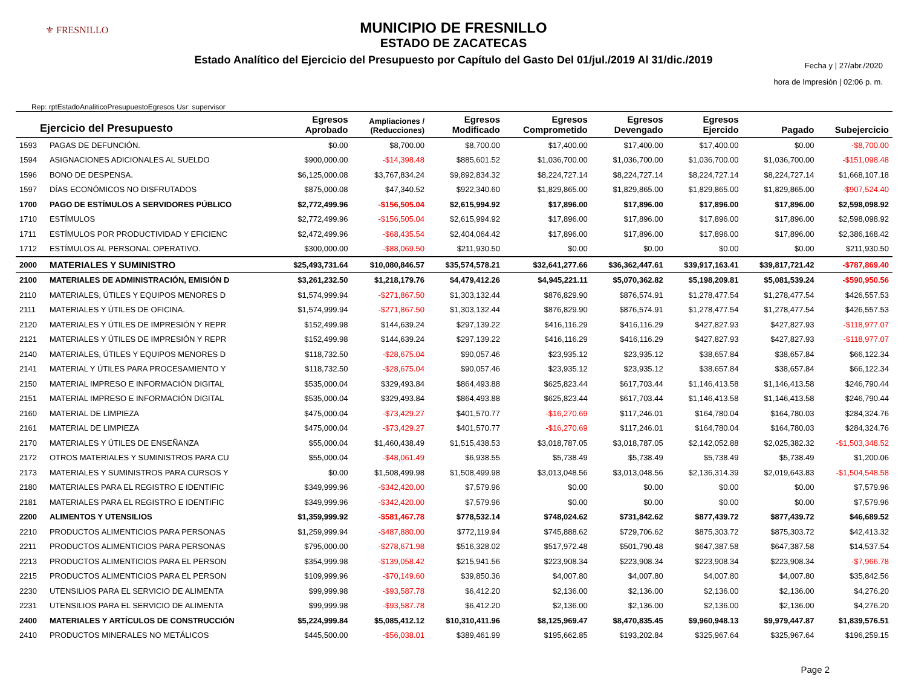⚜ FRESNILLO
MUNICIPIO DE FRESNILLO
ESTADO DE ZACATECAS
Estado Analítico del Ejercicio del Presupuesto por Capítulo del Gasto Del 01/jul./2019 Al 31/dic./2019
Rep: rptEstadoAnaliticoPresupuestoEgresos Usr: supervisor
Fecha y | 27/abr./2020
hora de Impresión | 02:06 p. m.
| Ejercicio del Presupuesto | | Egresos Aprobado | Ampliaciones / (Reducciones) | Egresos Modificado | Egresos Comprometido | Egresos Devengado | Egresos Ejercido | Pagado | Subejercicio |
| --- | --- | --- | --- | --- | --- | --- | --- | --- | --- |
| 1593 | PAGAS DE DEFUNCIÓN. | $0.00 | $8,700.00 | $8,700.00 | $17,400.00 | $17,400.00 | $17,400.00 | $0.00 | -$8,700.00 |
| 1594 | ASIGNACIONES ADICIONALES AL SUELDO | $900,000.00 | -$14,398.48 | $885,601.52 | $1,036,700.00 | $1,036,700.00 | $1,036,700.00 | $1,036,700.00 | -$151,098.48 |
| 1596 | BONO DE DESPENSA. | $6,125,000.08 | $3,767,834.24 | $9,892,834.32 | $8,224,727.14 | $8,224,727.14 | $8,224,727.14 | $8,224,727.14 | $1,668,107.18 |
| 1597 | DÍAS ECONÓMICOS NO DISFRUTADOS | $875,000.08 | $47,340.52 | $922,340.60 | $1,829,865.00 | $1,829,865.00 | $1,829,865.00 | $1,829,865.00 | -$907,524.40 |
| 1700 | PAGO DE ESTÍMULOS A SERVIDORES PÚBLICO | $2,772,499.96 | -$156,505.04 | $2,615,994.92 | $17,896.00 | $17,896.00 | $17,896.00 | $17,896.00 | $2,598,098.92 |
| 1710 | ESTÍMULOS | $2,772,499.96 | -$156,505.04 | $2,615,994.92 | $17,896.00 | $17,896.00 | $17,896.00 | $17,896.00 | $2,598,098.92 |
| 1711 | ESTÍMULOS POR PRODUCTIVIDAD Y EFICIENC | $2,472,499.96 | -$68,435.54 | $2,404,064.42 | $17,896.00 | $17,896.00 | $17,896.00 | $17,896.00 | $2,386,168.42 |
| 1712 | ESTÍMULOS AL PERSONAL OPERATIVO. | $300,000.00 | -$88,069.50 | $211,930.50 | $0.00 | $0.00 | $0.00 | $0.00 | $211,930.50 |
| 2000 | MATERIALES Y SUMINISTRO | $25,493,731.64 | $10,080,846.57 | $35,574,578.21 | $32,641,277.66 | $36,362,447.61 | $39,917,163.41 | $39,817,721.42 | -$787,869.40 |
| 2100 | MATERIALES DE ADMINISTRACIÓN, EMISIÓN D | $3,261,232.50 | $1,218,179.76 | $4,479,412.26 | $4,945,221.11 | $5,070,362.82 | $5,198,209.81 | $5,081,539.24 | -$590,950.56 |
| 2110 | MATERIALES, ÚTILES Y EQUIPOS MENORES D | $1,574,999.94 | -$271,867.50 | $1,303,132.44 | $876,829.90 | $876,574.91 | $1,278,477.54 | $1,278,477.54 | $426,557.53 |
| 2111 | MATERIALES Y ÚTILES DE OFICINA. | $1,574,999.94 | -$271,867.50 | $1,303,132.44 | $876,829.90 | $876,574.91 | $1,278,477.54 | $1,278,477.54 | $426,557.53 |
| 2120 | MATERIALES Y ÚTILES DE IMPRESIÓN Y REPR | $152,499.98 | $144,639.24 | $297,139.22 | $416,116.29 | $416,116.29 | $427,827.93 | $427,827.93 | -$118,977.07 |
| 2121 | MATERIALES Y ÚTILES DE IMPRESIÓN Y REPR | $152,499.98 | $144,639.24 | $297,139.22 | $416,116.29 | $416,116.29 | $427,827.93 | $427,827.93 | -$118,977.07 |
| 2140 | MATERIALES, ÚTILES Y EQUIPOS MENORES D | $118,732.50 | -$28,675.04 | $90,057.46 | $23,935.12 | $23,935.12 | $38,657.84 | $38,657.84 | $66,122.34 |
| 2141 | MATERIAL Y ÚTILES PARA PROCESAMIENTO Y | $118,732.50 | -$28,675.04 | $90,057.46 | $23,935.12 | $23,935.12 | $38,657.84 | $38,657.84 | $66,122.34 |
| 2150 | MATERIAL IMPRESO E INFORMACIÓN DIGITAL | $535,000.04 | $329,493.84 | $864,493.88 | $625,823.44 | $617,703.44 | $1,146,413.58 | $1,146,413.58 | $246,790.44 |
| 2151 | MATERIAL IMPRESO E INFORMACIÓN DIGITAL | $535,000.04 | $329,493.84 | $864,493.88 | $625,823.44 | $617,703.44 | $1,146,413.58 | $1,146,413.58 | $246,790.44 |
| 2160 | MATERIAL DE LIMPIEZA | $475,000.04 | -$73,429.27 | $401,570.77 | -$16,270.69 | $117,246.01 | $164,780.04 | $164,780.03 | $284,324.76 |
| 2161 | MATERIAL DE LIMPIEZA | $475,000.04 | -$73,429.27 | $401,570.77 | -$16,270.69 | $117,246.01 | $164,780.04 | $164,780.03 | $284,324.76 |
| 2170 | MATERIALES Y ÚTILES DE ENSEÑANZA | $55,000.04 | $1,460,438.49 | $1,515,438.53 | $3,018,787.05 | $3,018,787.05 | $2,142,052.88 | $2,025,382.32 | -$1,503,348.52 |
| 2172 | OTROS MATERIALES Y SUMINISTROS PARA CU | $55,000.04 | -$48,061.49 | $6,938.55 | $5,738.49 | $5,738.49 | $5,738.49 | $5,738.49 | $1,200.06 |
| 2173 | MATERIALES Y SUMINISTROS PARA CURSOS Y | $0.00 | $1,508,499.98 | $1,508,499.98 | $3,013,048.56 | $3,013,048.56 | $2,136,314.39 | $2,019,643.83 | -$1,504,548.58 |
| 2180 | MATERIALES PARA EL REGISTRO E IDENTIFIC | $349,999.96 | -$342,420.00 | $7,579.96 | $0.00 | $0.00 | $0.00 | $0.00 | $7,579.96 |
| 2181 | MATERIALES PARA EL REGISTRO E IDENTIFIC | $349,999.96 | -$342,420.00 | $7,579.96 | $0.00 | $0.00 | $0.00 | $0.00 | $7,579.96 |
| 2200 | ALIMENTOS Y UTENSILIOS | $1,359,999.92 | -$581,467.78 | $778,532.14 | $748,024.62 | $731,842.62 | $877,439.72 | $877,439.72 | $46,689.52 |
| 2210 | PRODUCTOS ALIMENTICIOS PARA PERSONAS | $1,259,999.94 | -$487,880.00 | $772,119.94 | $745,888.62 | $729,706.62 | $875,303.72 | $875,303.72 | $42,413.32 |
| 2211 | PRODUCTOS ALIMENTICIOS PARA PERSONAS | $795,000.00 | -$278,671.98 | $516,328.02 | $517,972.48 | $501,790.48 | $647,387.58 | $647,387.58 | $14,537.54 |
| 2213 | PRODUCTOS ALIMENTICIOS PARA EL PERSON | $354,999.98 | -$139,058.42 | $215,941.56 | $223,908.34 | $223,908.34 | $223,908.34 | $223,908.34 | -$7,966.78 |
| 2215 | PRODUCTOS ALIMENTICIOS PARA EL PERSON | $109,999.96 | -$70,149.60 | $39,850.36 | $4,007.80 | $4,007.80 | $4,007.80 | $4,007.80 | $35,842.56 |
| 2230 | UTENSILIOS PARA EL SERVICIO DE ALIMENTA | $99,999.98 | -$93,587.78 | $6,412.20 | $2,136.00 | $2,136.00 | $2,136.00 | $2,136.00 | $4,276.20 |
| 2231 | UTENSILIOS PARA EL SERVICIO DE ALIMENTA | $99,999.98 | -$93,587.78 | $6,412.20 | $2,136.00 | $2,136.00 | $2,136.00 | $2,136.00 | $4,276.20 |
| 2400 | MATERIALES Y ARTÍCULOS DE CONSTRUCCIÓN | $5,224,999.84 | $5,085,412.12 | $10,310,411.96 | $8,125,969.47 | $8,470,835.45 | $9,960,948.13 | $9,979,447.87 | $1,839,576.51 |
| 2410 | PRODUCTOS MINERALES NO METÁLICOS | $445,500.00 | -$56,038.01 | $389,461.99 | $195,662.85 | $193,202.84 | $325,967.64 | $325,967.64 | $196,259.15 |
Page 2